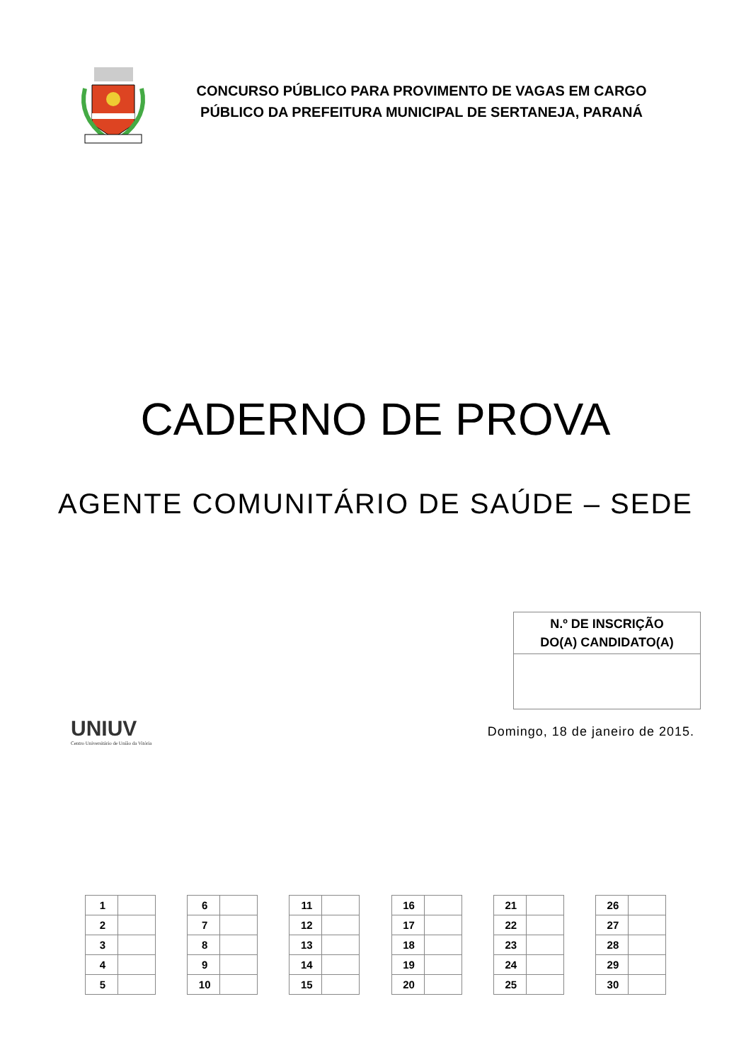CONCURSO PÚBLICO PARA PROVIMENTO DE VAGAS EM CARGO
PÚBLICO DA PREFEITURA MUNICIPAL DE SERTANEJA, PARANÁ
CADERNO DE PROVA
AGENTE COMUNITÁRIO DE SAÚDE – SEDE
| N.º DE INSCRIÇÃO DO(A) CANDIDATO(A) |
| --- |
UNIUV
Centro Universitário de União da Vitória
Domingo, 18 de janeiro de 2015.
| 1 | |
| 2 | |
| 3 | |
| 4 | |
| 5 | |
| 6 | |
| 7 | |
| 8 | |
| 9 | |
| 10 | |
| 11 | |
| 12 | |
| 13 | |
| 14 | |
| 15 | |
| 16 | |
| 17 | |
| 18 | |
| 19 | |
| 20 | |
| 21 | |
| 22 | |
| 23 | |
| 24 | |
| 25 | |
| 26 | |
| 27 | |
| 28 | |
| 29 | |
| 30 | |